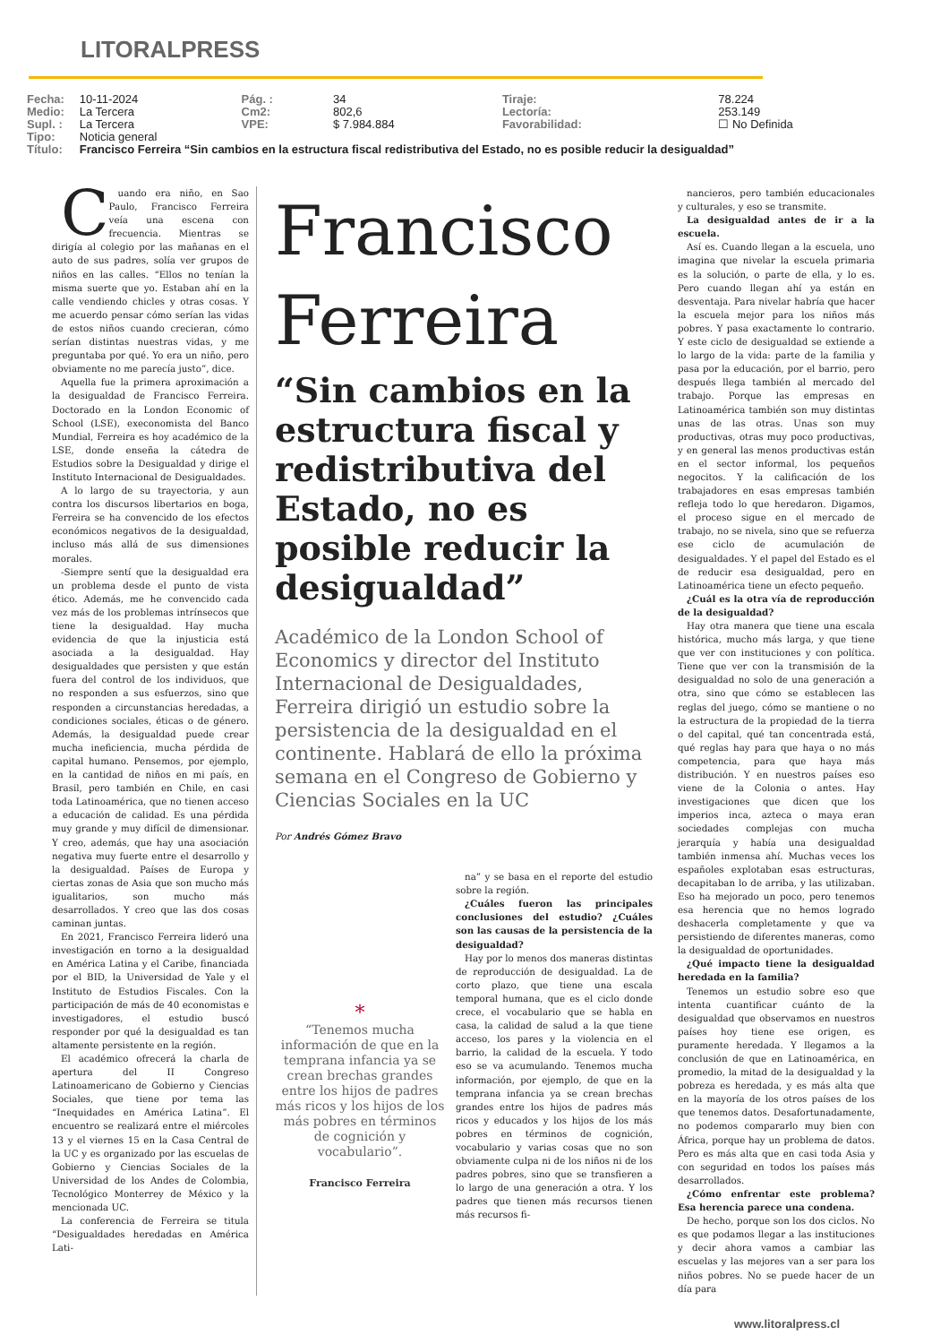LITORALPRESS
| Fecha: | 10-11-2024 | Pág. : | 34 | Tiraje: | 78.224 |
| Medio: | La Tercera | Cm2: | 802,6 | Lectoría: | 253.149 |
| Supl. : | La Tercera | VPE: | $ 7.984.884 | Favorabilidad: | ☐ No Definida |
| Tipo: | Noticia general | | | | |
| Título: | Francisco Ferreira “Sin cambios en la estructura fiscal redistributiva del Estado, no es posible reducir la desigualdad” | | | | |
Cuando era niño, en Sao Paulo, Francisco Ferreira veía una escena con frecuencia. Mientras se dirigía al colegio por las mañanas en el auto de sus padres, solía ver grupos de niños en las calles. “Ellos no tenían la misma suerte que yo. Estaban ahí en la calle vendiendo chicles y otras cosas. Y me acuerdo pensar cómo serían las vidas de estos niños cuando crecieran, cómo serían distintas nuestras vidas, y me preguntaba por qué. Yo era un niño, pero obviamente no me parecía justo”, dice.
Aquella fue la primera aproximación a la desigualdad de Francisco Ferreira. Doctorado en la London Economic of School (LSE), execonomista del Banco Mundial, Ferreira es hoy académico de la LSE, donde enseña la cátedra de Estudios sobre la Desigualdad y dirige el Instituto Internacional de Desigualdades.
A lo largo de su trayectoria, y aun contra los discursos libertarios en boga, Ferreira se ha convencido de los efectos económicos negativos de la desigualdad, incluso más allá de sus dimensiones morales.
-Siempre sentí que la desigualdad era un problema desde el punto de vista ético. Además, me he convencido cada vez más de los problemas intrínsecos que tiene la desigualdad. Hay mucha evidencia de que la injusticia está asociada a la desigualdad. Hay desigualdades que persisten y que están fuera del control de los individuos, que no responden a sus esfuerzos, sino que responden a circunstancias heredadas, a condiciones sociales, éticas o de género. Además, la desigualdad puede crear mucha ineficiencia, mucha pérdida de capital humano. Pensemos, por ejemplo, en la cantidad de niños en mi país, en Brasil, pero también en Chile, en casi toda Latinoamérica, que no tienen acceso a educación de calidad. Es una pérdida muy grande y muy difícil de dimensionar. Y creo, además, que hay una asociación negativa muy fuerte entre el desarrollo y la desigualdad. Países de Europa y ciertas zonas de Asia que son mucho más igualitarios, son mucho más desarrollados. Y creo que las dos cosas caminan juntas.
En 2021, Francisco Ferreira lideró una investigación en torno a la desigualdad en América Latina y el Caribe, financiada por el BID, la Universidad de Yale y el Instituto de Estudios Fiscales. Con la participación de más de 40 economistas e investigadores, el estudio buscó responder por qué la desigualdad es tan altamente persistente en la región.
El académico ofrecerá la charla de apertura del II Congreso Latinoamericano de Gobierno y Ciencias Sociales, que tiene por tema las “Inequidades en América Latina”. El encuentro se realizará entre el miércoles 13 y el viernes 15 en la Casa Central de la UC y es organizado por las escuelas de Gobierno y Ciencias Sociales de la Universidad de los Andes de Colombia, Tecnológico Monterrey de México y la mencionada UC.
La conferencia de Ferreira se titula “Desigualdades heredadas en América Lati-
Francisco Ferreira
“Sin cambios en la estructura fiscal y redistributiva del Estado, no es posible reducir la desigualdad”
Académico de la London School of Economics y director del Instituto Internacional de Desigualdades, Ferreira dirigió un estudio sobre la persistencia de la desigualdad en el continente. Hablará de ello la próxima semana en el Congreso de Gobierno y Ciencias Sociales en la UC
Por Andrés Gómez Bravo
*
“Tenemos mucha información de que en la temprana infancia ya se crean brechas grandes entre los hijos de padres más ricos y los hijos de los más pobres en términos de cognición y vocabulario”.
Francisco Ferreira
na” y se basa en el reporte del estudio sobre la región.
¿Cuáles fueron las principales conclusiones del estudio? ¿Cuáles son las causas de la persistencia de la desigualdad?
Hay por lo menos dos maneras distintas de reproducción de desigualdad. La de corto plazo, que tiene una escala temporal humana, que es el ciclo donde crece, el vocabulario que se habla en casa, la calidad de salud a la que tiene acceso, los pares y la violencia en el barrio, la calidad de la escuela. Y todo eso se va acumulando. Tenemos mucha información, por ejemplo, de que en la temprana infancia ya se crean brechas grandes entre los hijos de padres más ricos y educados y los hijos de los más pobres en términos de cognición, vocabulario y varias cosas que no son obviamente culpa ni de los niños ni de los padres pobres, sino que se transfieren a lo largo de una generación a otra. Y los padres que tienen más recursos tienen más recursos fi-
nancieros, pero también educacionales y culturales, y eso se transmite.
La desigualdad antes de ir a la escuela.
Así es. Cuando llegan a la escuela, uno imagina que nivelar la escuela primaria es la solución, o parte de ella, y lo es. Pero cuando llegan ahí ya están en desventaja. Para nivelar habría que hacer la escuela mejor para los niños más pobres. Y pasa exactamente lo contrario. Y este ciclo de desigualdad se extiende a lo largo de la vida: parte de la familia y pasa por la educación, por el barrio, pero después llega también al mercado del trabajo. Porque las empresas en Latinoamérica también son muy distintas unas de las otras. Unas son muy productivas, otras muy poco productivas, y en general las menos productivas están en el sector informal, los pequeños negocitos. Y la calificación de los trabajadores en esas empresas también refleja todo lo que heredaron. Digamos, el proceso sigue en el mercado de trabajo, no se nivela, sino que se refuerza ese ciclo de acumulación de desigualdades. Y el papel del Estado es el de reducir esa desigualdad, pero en Latinoamérica tiene un efecto pequeño.
¿Cuál es la otra vía de reproducción de la desigualdad?
Hay otra manera que tiene una escala histórica, mucho más larga, y que tiene que ver con instituciones y con política. Tiene que ver con la transmisión de la desigualdad no solo de una generación a otra, sino que cómo se establecen las reglas del juego, cómo se mantiene o no la estructura de la propiedad de la tierra o del capital, qué tan concentrada está, qué reglas hay para que haya o no más competencia, para que haya más distribución. Y en nuestros países eso viene de la Colonia o antes. Hay investigaciones que dicen que los imperios inca, azteca o maya eran sociedades complejas con mucha jerarquía y había una desigualdad también inmensa ahí. Muchas veces los españoles explotaban esas estructuras, decapitaban lo de arriba, y las utilizaban. Eso ha mejorado un poco, pero tenemos esa herencia que no hemos logrado deshacerla completamente y que va persistiendo de diferentes maneras, como la desigualdad de oportunidades.
¿Qué impacto tiene la desigualdad heredada en la familia?
Tenemos un estudio sobre eso que intenta cuantificar cuánto de la desigualdad que observamos en nuestros países hoy tiene ese origen, es puramente heredada. Y llegamos a la conclusión de que en Latinoamérica, en promedio, la mitad de la desigualdad y la pobreza es heredada, y es más alta que en la mayoría de los otros países de los que tenemos datos. Desafortunadamente, no podemos compararlo muy bien con África, porque hay un problema de datos. Pero es más alta que en casi toda Asia y con seguridad en todos los países más desarrollados.
¿Cómo enfrentar este problema? Esa herencia parece una condena.
De hecho, porque son los dos ciclos. No es que podamos llegar a las instituciones y decir ahora vamos a cambiar las escuelas y las mejores van a ser para los niños pobres. No se puede hacer de un día para
www.litoralpress.cl